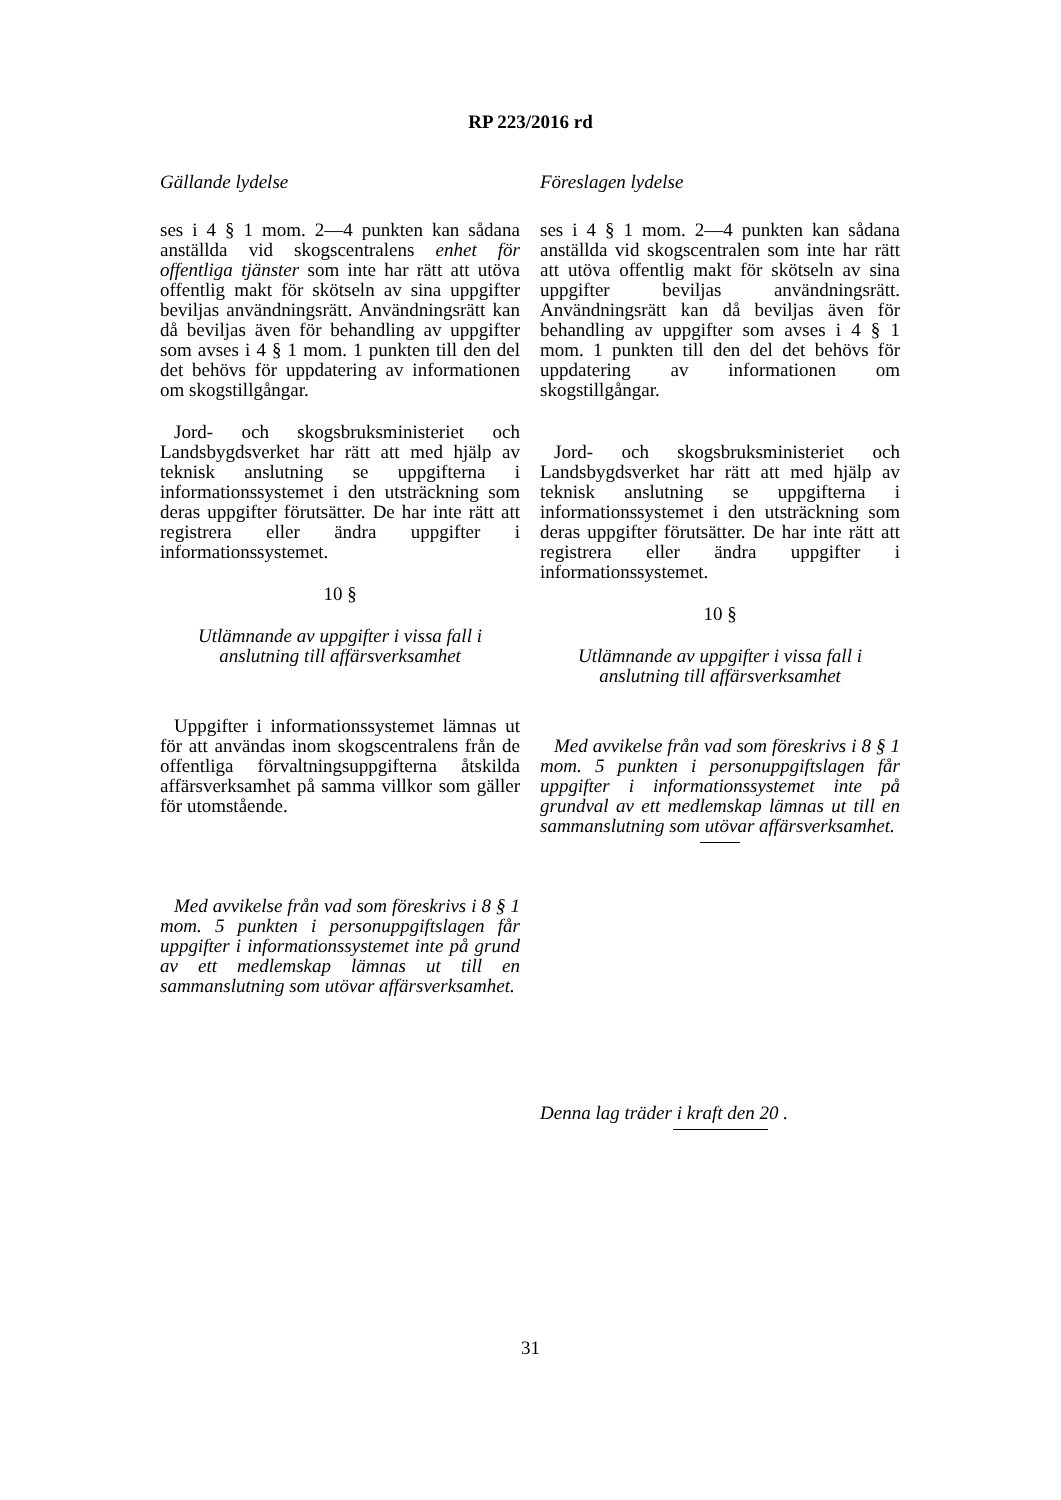RP 223/2016 rd
Gällande lydelse
ses i 4 § 1 mom. 2—4 punkten kan sådana anställda vid skogscentralens enhet för offentliga tjänster som inte har rätt att utöva offentlig makt för skötseln av sina uppgifter beviljas användningsrätt. Användningsrätt kan då beviljas även för behandling av uppgifter som avses i 4 § 1 mom. 1 punkten till den del det behövs för uppdatering av informationen om skogstillgångar.
Jord- och skogsbruksministeriet och Landsbygdsverket har rätt att med hjälp av teknisk anslutning se uppgifterna i informationssystemet i den utsträckning som deras uppgifter förutsätter. De har inte rätt att registrera eller ändra uppgifter i informationssystemet.
10 §
Utlämnande av uppgifter i vissa fall i anslutning till affärsverksamhet
Uppgifter i informationssystemet lämnas ut för att användas inom skogscentralens från de offentliga förvaltningsuppgifterna åtskilda affärsverksamhet på samma villkor som gäller för utomstående.
Med avvikelse från vad som föreskrivs i 8 § 1 mom. 5 punkten i personuppgiftslagen får uppgifter i informationssystemet inte på grund av ett medlemskap lämnas ut till en sammanslutning som utövar affärsverksamhet.
Föreslagen lydelse
ses i 4 § 1 mom. 2—4 punkten kan sådana anställda vid skogscentralen som inte har rätt att utöva offentlig makt för skötseln av sina uppgifter beviljas användningsrätt. Användningsrätt kan då beviljas även för behandling av uppgifter som avses i 4 § 1 mom. 1 punkten till den del det behövs för uppdatering av informationen om skogstillgångar.
Jord- och skogsbruksministeriet och Landsbygdsverket har rätt att med hjälp av teknisk anslutning se uppgifterna i informationssystemet i den utsträckning som deras uppgifter förutsätter. De har inte rätt att registrera eller ändra uppgifter i informationssystemet.
10 §
Utlämnande av uppgifter i vissa fall i anslutning till affärsverksamhet
Med avvikelse från vad som föreskrivs i 8 § 1 mom. 5 punkten i personuppgiftslagen får uppgifter i informationssystemet inte på grundval av ett medlemskap lämnas ut till en sammanslutning som utövar affärsverksamhet.
Denna lag träder i kraft den 20 .
31